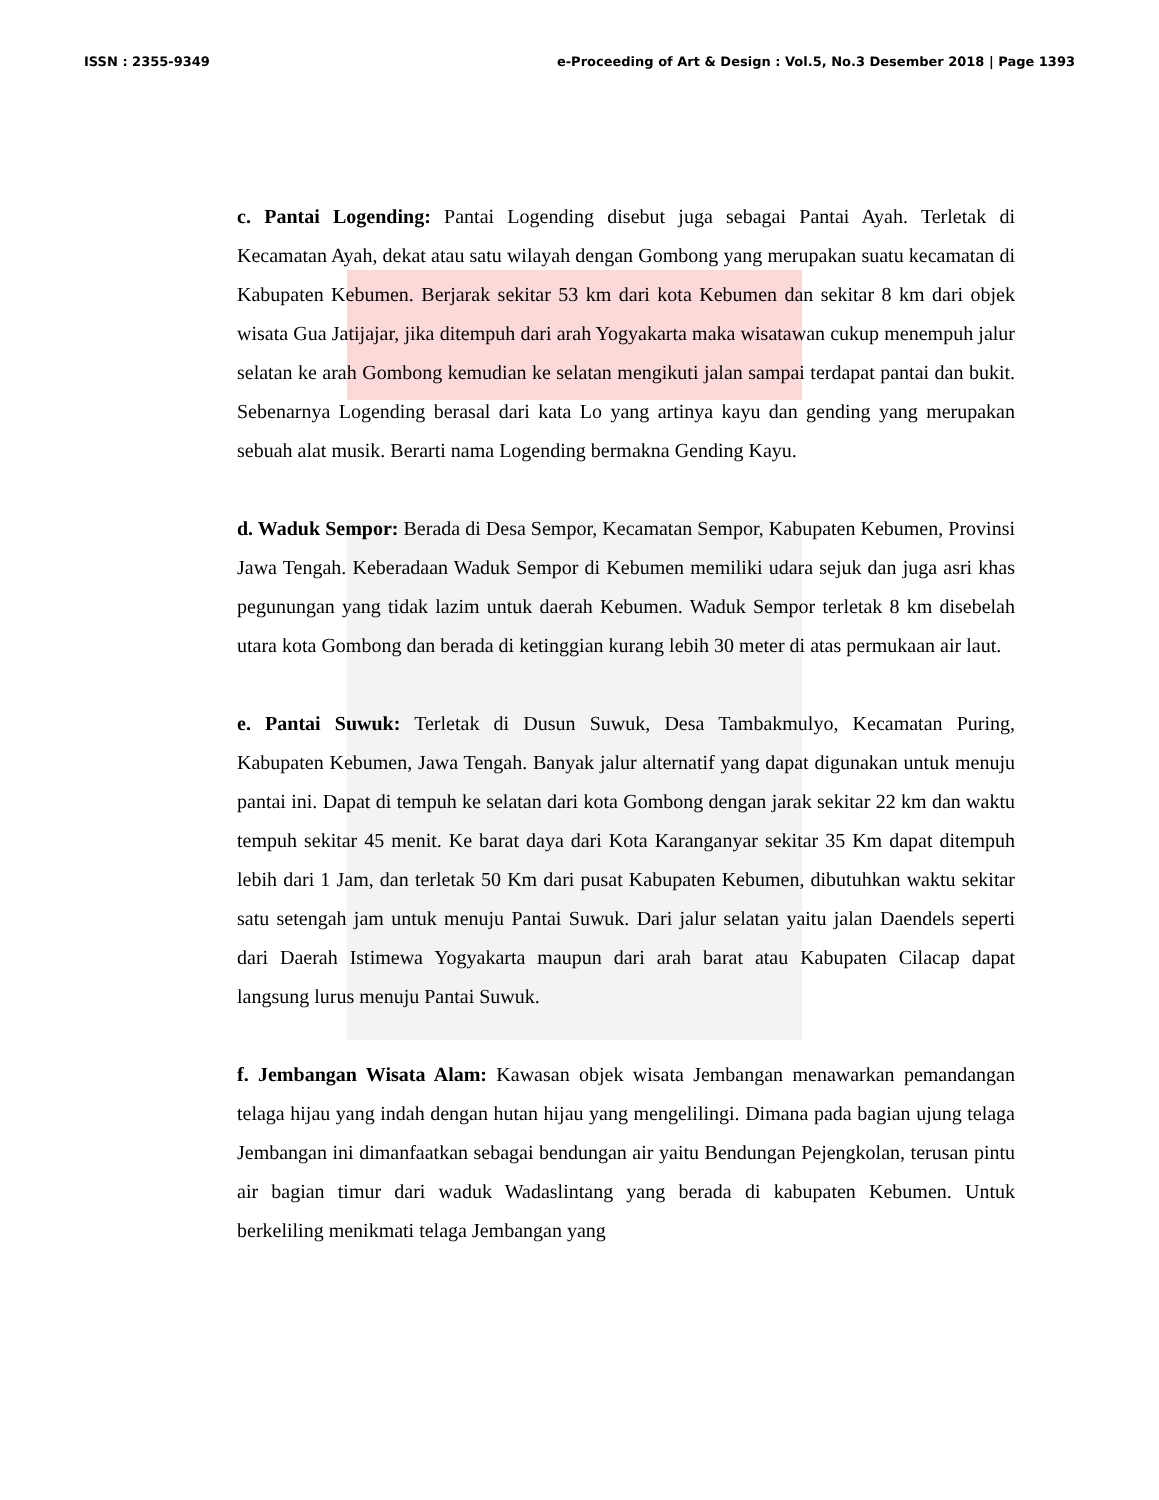ISSN : 2355-9349 e-Proceeding of Art & Design : Vol.5, No.3 Desember 2018 | Page 1393
c. Pantai Logending: Pantai Logending disebut juga sebagai Pantai Ayah. Terletak di Kecamatan Ayah, dekat atau satu wilayah dengan Gombong yang merupakan suatu kecamatan di Kabupaten Kebumen. Berjarak sekitar 53 km dari kota Kebumen dan sekitar 8 km dari objek wisata Gua Jatijajar, jika ditempuh dari arah Yogyakarta maka wisatawan cukup menempuh jalur selatan ke arah Gombong kemudian ke selatan mengikuti jalan sampai terdapat pantai dan bukit. Sebenarnya Logending berasal dari kata Lo yang artinya kayu dan gending yang merupakan sebuah alat musik. Berarti nama Logending bermakna Gending Kayu.
d. Waduk Sempor: Berada di Desa Sempor, Kecamatan Sempor, Kabupaten Kebumen, Provinsi Jawa Tengah. Keberadaan Waduk Sempor di Kebumen memiliki udara sejuk dan juga asri khas pegunungan yang tidak lazim untuk daerah Kebumen. Waduk Sempor terletak 8 km disebelah utara kota Gombong dan berada di ketinggian kurang lebih 30 meter di atas permukaan air laut.
e. Pantai Suwuk: Terletak di Dusun Suwuk, Desa Tambakmulyo, Kecamatan Puring, Kabupaten Kebumen, Jawa Tengah. Banyak jalur alternatif yang dapat digunakan untuk menuju pantai ini. Dapat di tempuh ke selatan dari kota Gombong dengan jarak sekitar 22 km dan waktu tempuh sekitar 45 menit. Ke barat daya dari Kota Karanganyar sekitar 35 Km dapat ditempuh lebih dari 1 Jam, dan terletak 50 Km dari pusat Kabupaten Kebumen, dibutuhkan waktu sekitar satu setengah jam untuk menuju Pantai Suwuk. Dari jalur selatan yaitu jalan Daendels seperti dari Daerah Istimewa Yogyakarta maupun dari arah barat atau Kabupaten Cilacap dapat langsung lurus menuju Pantai Suwuk.
f. Jembangan Wisata Alam: Kawasan objek wisata Jembangan menawarkan pemandangan telaga hijau yang indah dengan hutan hijau yang mengelilingi. Dimana pada bagian ujung telaga Jembangan ini dimanfaatkan sebagai bendungan air yaitu Bendungan Pejengkolan, terusan pintu air bagian timur dari waduk Wadaslintang yang berada di kabupaten Kebumen. Untuk berkeliling menikmati telaga Jembangan yang